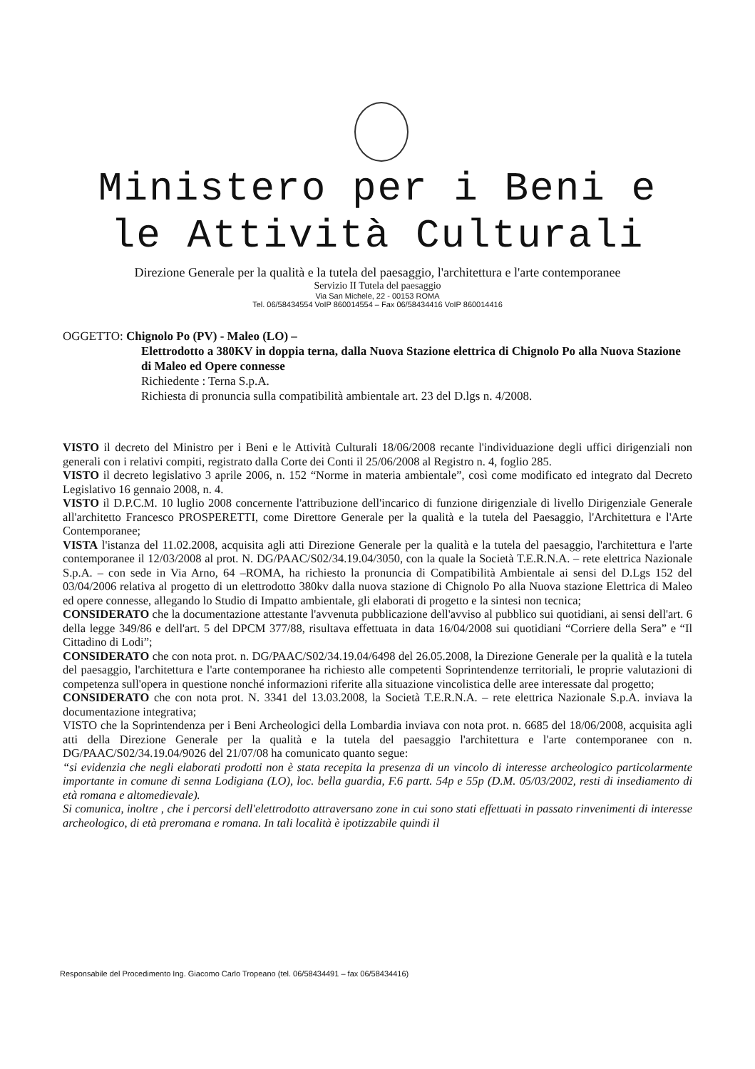Ministero per i Beni e
le Attività Culturali
Direzione Generale per la qualità e la tutela del paesaggio, l'architettura e l'arte contemporanee
Servizio II Tutela del paesaggio
Via San Michele, 22 - 00153 ROMA
Tel. 06/58434554 VoIP 860014554 – Fax 06/58434416 VoIP 860014416
OGGETTO: Chignolo Po (PV) - Maleo (LO) –
Elettrodotto a 380KV in doppia terna, dalla Nuova Stazione elettrica di Chignolo Po alla Nuova Stazione di Maleo ed Opere connesse
Richiedente : Terna S.p.A.
Richiesta di pronuncia sulla compatibilità ambientale art. 23 del D.lgs n. 4/2008.
VISTO il decreto del Ministro per i Beni e le Attività Culturali 18/06/2008 recante l'individuazione degli uffici dirigenziali non generali con i relativi compiti, registrato dalla Corte dei Conti il 25/06/2008 al Registro n. 4, foglio 285.
VISTO il decreto legislativo 3 aprile 2006, n. 152 “Norme in materia ambientale”, così come modificato ed integrato dal Decreto Legislativo 16 gennaio 2008, n. 4.
VISTO il D.P.C.M. 10 luglio 2008 concernente l'attribuzione dell'incarico di funzione dirigenziale di livello Dirigenziale Generale all'architetto Francesco PROSPERETTI, come Direttore Generale per la qualità e la tutela del Paesaggio, l'Architettura e l'Arte Contemporanee;
VISTA l'istanza del 11.02.2008, acquisita agli atti Direzione Generale per la qualità e la tutela del paesaggio, l'architettura e l'arte contemporanee il 12/03/2008 al prot. N. DG/PAAC/S02/34.19.04/3050, con la quale la Società T.E.R.N.A. – rete elettrica Nazionale S.p.A. – con sede in Via Arno, 64 –ROMA, ha richiesto la pronuncia di Compatibilità Ambientale ai sensi del D.Lgs 152 del 03/04/2006 relativa al progetto di un elettrodotto 380kv dalla nuova stazione di Chignolo Po alla Nuova stazione Elettrica di Maleo ed opere connesse, allegando lo Studio di Impatto ambientale, gli elaborati di progetto e la sintesi non tecnica;
CONSIDERATO che la documentazione attestante l'avvenuta pubblicazione dell'avviso al pubblico sui quotidiani, ai sensi dell'art. 6 della legge 349/86 e dell'art. 5 del DPCM 377/88, risultava effettuata in data 16/04/2008 sui quotidiani “Corriere della Sera” e “Il Cittadino di Lodi”;
CONSIDERATO che con nota prot. n. DG/PAAC/S02/34.19.04/6498 del 26.05.2008, la Direzione Generale per la qualità e la tutela del paesaggio, l'architettura e l'arte contemporanee ha richiesto alle competenti Soprintendenze territoriali, le proprie valutazioni di competenza sull'opera in questione nonché informazioni riferite alla situazione vincolistica delle aree interessate dal progetto;
CONSIDERATO che con nota prot. N. 3341 del 13.03.2008, la Società T.E.R.N.A. – rete elettrica Nazionale S.p.A. inviava la documentazione integrativa;
VISTO che la Soprintendenza per i Beni Archeologici della Lombardia inviava con nota prot. n. 6685 del 18/06/2008, acquisita agli atti della Direzione Generale per la qualità e la tutela del paesaggio l'architettura e l'arte contemporanee con n. DG/PAAC/S02/34.19.04/9026 del 21/07/08 ha comunicato quanto segue:
“si evidenzia che negli elaborati prodotti non è stata recepita la presenza di un vincolo di interesse archeologico particolarmente importante in comune di senna Lodigiana (LO), loc. bella guardia, F.6 partt. 54p e 55p (D.M. 05/03/2002, resti di insediamento di età romana e altomedievale).
Si comunica, inoltre , che i percorsi dell'elettrodotto attraversano zone in cui sono stati effettuati in passato rinvenimenti di interesse archeologico, di età preromana e romana. In tali località è ipotizzabile quindi il
Responsabile del Procedimento Ing. Giacomo Carlo Tropeano (tel. 06/58434491 – fax 06/58434416)